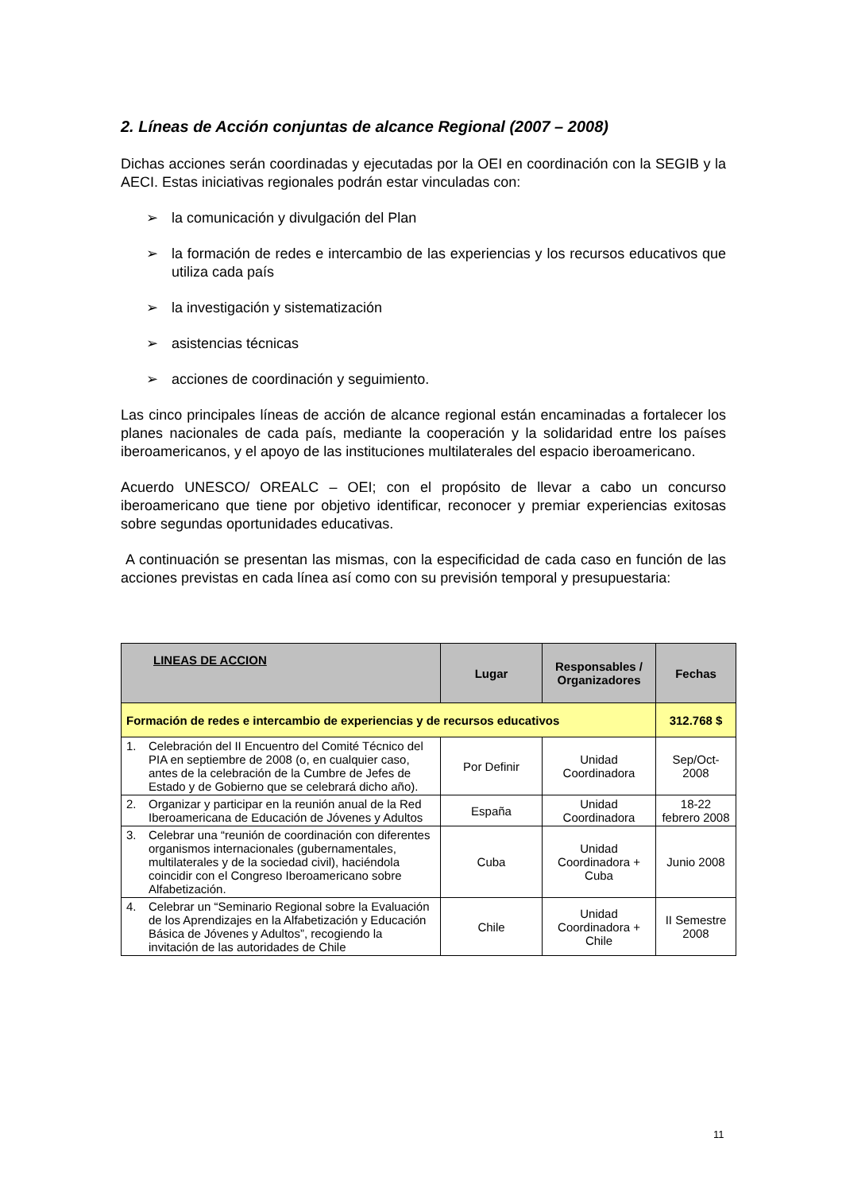2. Líneas de Acción conjuntas de alcance Regional (2007 – 2008)
Dichas acciones serán coordinadas y ejecutadas por la OEI en coordinación con la SEGIB y la AECI. Estas iniciativas regionales podrán estar vinculadas con:
➢ la comunicación y divulgación del Plan
➢ la formación de redes e intercambio de las experiencias y los recursos educativos que utiliza cada país
➢ la investigación y sistematización
➢ asistencias técnicas
➢ acciones de coordinación y seguimiento.
Las cinco principales líneas de acción de alcance regional están encaminadas a fortalecer los planes nacionales de cada país, mediante la cooperación y la solidaridad entre los países iberoamericanos, y el apoyo de las instituciones multilaterales del espacio iberoamericano.
Acuerdo UNESCO/ OREALC – OEI; con el propósito de llevar a cabo un concurso iberoamericano que tiene por objetivo identificar, reconocer y premiar experiencias exitosas sobre segundas oportunidades educativas.
A continuación se presentan las mismas, con la especificidad de cada caso en función de las acciones previstas en cada línea así como con su previsión temporal y presupuestaria:
| LINEAS DE ACCION | Lugar | Responsables / Organizadores | Fechas |
| --- | --- | --- | --- |
| Formación de redes e intercambio de experiencias y de recursos educativos | | | 312.768 $ |
| 1. Celebración del II Encuentro del Comité Técnico del PIA en septiembre de 2008 (o, en cualquier caso, antes de la celebración de la Cumbre de Jefes de Estado y de Gobierno que se celebrará dicho año). | Por Definir | Unidad Coordinadora | Sep/Oct-2008 |
| 2. Organizar y participar en la reunión anual de la Red Iberoamericana de Educación de Jóvenes y Adultos | España | Unidad Coordinadora | 18-22 febrero 2008 |
| 3. Celebrar una “reunión de coordinación con diferentes organismos internacionales (gubernamentales, multilaterales y de la sociedad civil), haciéndola coincidir con el Congreso Iberoamericano sobre Alfabetización. | Cuba | Unidad Coordinadora + Cuba | Junio 2008 |
| 4. Celebrar un “Seminario Regional sobre la Evaluación de los Aprendizajes en la Alfabetización y Educación Básica de Jóvenes y Adultos”, recogiendo la invitación de las autoridades de Chile | Chile | Unidad Coordinadora + Chile | II Semestre 2008 |
11